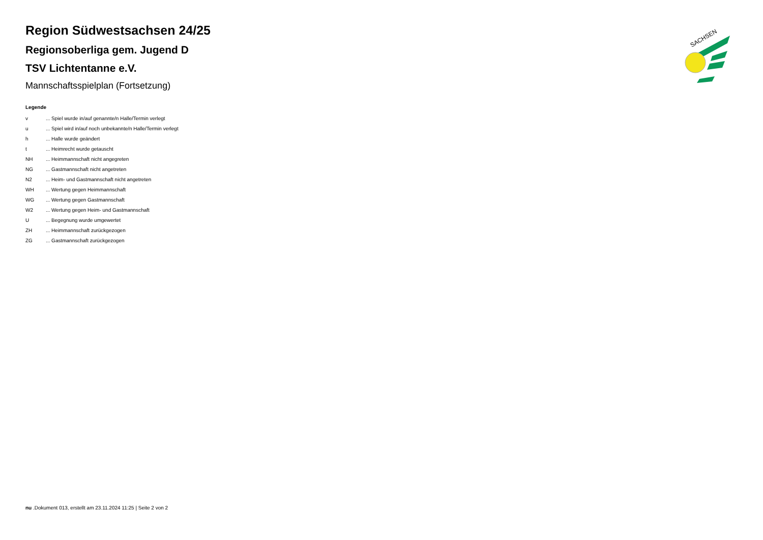Region Südwestsachsen 24/25
Regionsoberliga gem. Jugend D
TSV Lichtentanne e.V.
Mannschaftsspielplan (Fortsetzung)
Legende
| v | ... Spiel wurde in/auf genannte/n Halle/Termin verlegt |
| u | ... Spiel wird in/auf noch unbekannte/n Halle/Termin verlegt |
| h | ... Halle wurde geändert |
| t | ... Heimrecht wurde getauscht |
| NH | ... Heimmannschaft nicht angegreten |
| NG | ... Gastmannschaft nicht angetreten |
| N2 | ... Heim- und Gastmannschaft nicht angetreten |
| WH | ... Wertung gegen Heimmannschaft |
| WG | ... Wertung gegen Gastmannschaft |
| W2 | ... Wertung gegen Heim- und Gastmannschaft |
| U | ... Begegnung wurde umgewertet |
| ZH | ... Heimmannschaft zurückgezogen |
| ZG | ... Gastmannschaft zurückgezogen |
SACHSEN
nu .Dokument 013, erstellt am 23.11.2024 11:25 | Seite 2 von 2